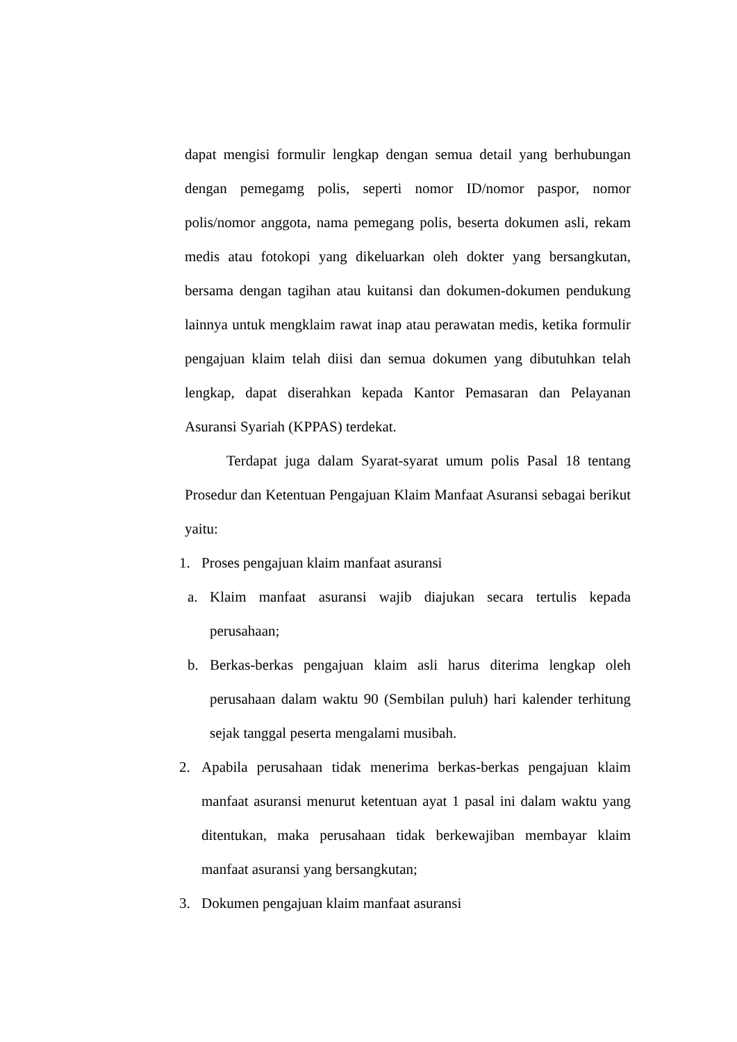dapat mengisi formulir lengkap dengan semua detail yang berhubungan dengan pemegamg polis, seperti nomor ID/nomor paspor, nomor polis/nomor anggota, nama pemegang polis, beserta dokumen asli, rekam medis atau fotokopi yang dikeluarkan oleh dokter yang bersangkutan, bersama dengan tagihan atau kuitansi dan dokumen-dokumen pendukung lainnya untuk mengklaim rawat inap atau perawatan medis, ketika formulir pengajuan klaim telah diisi dan semua dokumen yang dibutuhkan telah lengkap, dapat diserahkan kepada Kantor Pemasaran dan Pelayanan Asuransi Syariah (KPPAS) terdekat.
Terdapat juga dalam Syarat-syarat umum polis Pasal 18 tentang Prosedur dan Ketentuan Pengajuan Klaim Manfaat Asuransi sebagai berikut yaitu:
1. Proses pengajuan klaim manfaat asuransi
a. Klaim manfaat asuransi wajib diajukan secara tertulis kepada perusahaan;
b. Berkas-berkas pengajuan klaim asli harus diterima lengkap oleh perusahaan dalam waktu 90 (Sembilan puluh) hari kalender terhitung sejak tanggal peserta mengalami musibah.
2. Apabila perusahaan tidak menerima berkas-berkas pengajuan klaim manfaat asuransi menurut ketentuan ayat 1 pasal ini dalam waktu yang ditentukan, maka perusahaan tidak berkewajiban membayar klaim manfaat asuransi yang bersangkutan;
3. Dokumen pengajuan klaim manfaat asuransi